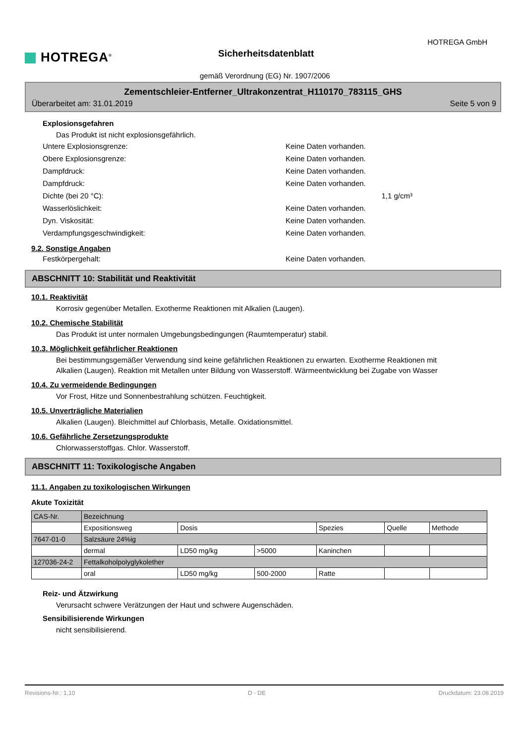HOTREGA<sup>®</sup>
HOTREGA GmbH
Sicherheitsdatenblatt
gemäß Verordnung (EG) Nr. 1907/2006
Zementschleier-Entferner_Ultrakonzentrat_H110170_783115_GHS
Überarbeitet am: 31.01.2019 Seite 5 von 9
Explosionsgefahren
Das Produkt ist nicht explosionsgefährlich.
Untere Explosionsgrenze: Keine Daten vorhanden.
Obere Explosionsgrenze: Keine Daten vorhanden.
Dampfdruck: Keine Daten vorhanden.
Dampfdruck: Keine Daten vorhanden.
Dichte (bei 20 °C): 1,1 g/cm³
Wasserlöslichkeit: Keine Daten vorhanden.
Dyn. Viskosität: Keine Daten vorhanden.
Verdampfungsgeschwindigkeit: Keine Daten vorhanden.
9.2. Sonstige Angaben
Festkörpergehalt: Keine Daten vorhanden.
ABSCHNITT 10: Stabilität und Reaktivität
10.1. Reaktivität
Korrosiv gegenüber Metallen. Exotherme Reaktionen mit Alkalien (Laugen).
10.2. Chemische Stabilität
Das Produkt ist unter normalen Umgebungsbedingungen (Raumtemperatur) stabil.
10.3. Möglichkeit gefährlicher Reaktionen
Bei bestimmungsgemäßer Verwendung sind keine gefährlichen Reaktionen zu erwarten. Exotherme Reaktionen mit Alkalien (Laugen). Reaktion mit Metallen unter Bildung von Wasserstoff. Wärmeentwicklung bei Zugabe von Wasser
10.4. Zu vermeidende Bedingungen
Vor Frost, Hitze und Sonnenbestrahlung schützen. Feuchtigkeit.
10.5. Unverträgliche Materialien
Alkalien (Laugen). Bleichmittel auf Chlorbasis, Metalle. Oxidationsmittel.
10.6. Gefährliche Zersetzungsprodukte
Chlorwasserstoffgas. Chlor. Wasserstoff.
ABSCHNITT 11: Toxikologische Angaben
11.1. Angaben zu toxikologischen Wirkungen
Akute Toxizität
| CAS-Nr. | Bezeichnung | | | | | |
| | Expositionsweg | Dosis | | Spezies | Quelle | Methode |
| 7647-01-0 | Salzsäure 24%ig | | | | | |
| | dermal | LD50 mg/kg | >5000 | Kaninchen | | |
| 127036-24-2 | Fettalkoholpolyglykolether | | | | | |
| | oral | LD50 mg/kg | 500-2000 | Ratte | | |
Reiz- und Ätzwirkung
Verursacht schwere Verätzungen der Haut und schwere Augenschäden.
Sensibilisierende Wirkungen
nicht sensibilisierend.
Revisions-Nr.: 1,10 D - DE Druckdatum: 23.08.2019